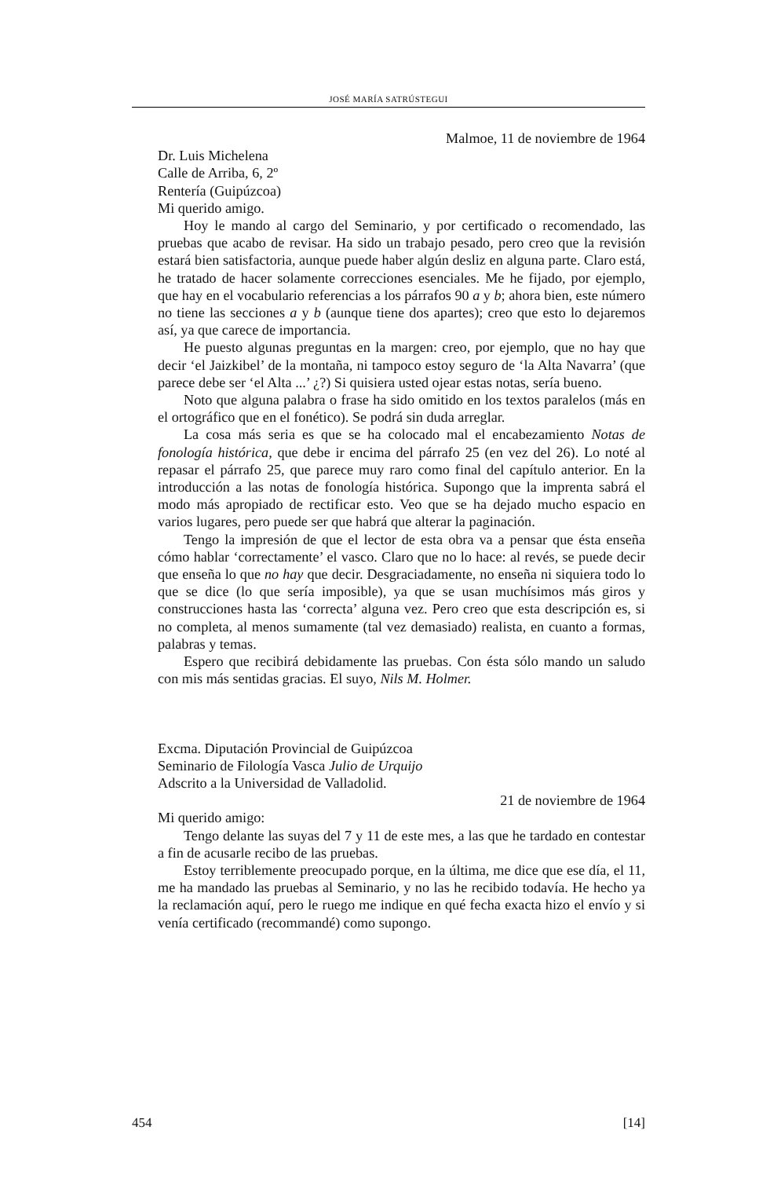JOSÉ MARÍA SATRÚSTEGUI
Malmoe, 11 de noviembre de 1964
Dr. Luis Michelena
Calle de Arriba, 6, 2º
Rentería (Guipúzcoa)
Mi querido amigo.
Hoy le mando al cargo del Seminario, y por certificado o recomendado, las pruebas que acabo de revisar. Ha sido un trabajo pesado, pero creo que la revisión estará bien satisfactoria, aunque puede haber algún desliz en alguna parte. Claro está, he tratado de hacer solamente correcciones esenciales. Me he fijado, por ejemplo, que hay en el vocabulario referencias a los párrafos 90 a y b; ahora bien, este número no tiene las secciones a y b (aunque tiene dos apartes); creo que esto lo dejaremos así, ya que carece de importancia.
He puesto algunas preguntas en la margen: creo, por ejemplo, que no hay que decir ‘el Jaizkibel’ de la montaña, ni tampoco estoy seguro de ‘la Alta Navarra’ (que parece debe ser ‘el Alta ...’ ¿?) Si quisiera usted ojear estas notas, sería bueno.
Noto que alguna palabra o frase ha sido omitido en los textos paralelos (más en el ortográfico que en el fonético). Se podrá sin duda arreglar.
La cosa más seria es que se ha colocado mal el encabezamiento Notas de fonología histórica, que debe ir encima del párrafo 25 (en vez del 26). Lo noté al repasar el párrafo 25, que parece muy raro como final del capítulo anterior. En la introducción a las notas de fonología histórica. Supongo que la imprenta sabrá el modo más apropiado de rectificar esto. Veo que se ha dejado mucho espacio en varios lugares, pero puede ser que habrá que alterar la paginación.
Tengo la impresión de que el lector de esta obra va a pensar que ésta enseña cómo hablar ‘correctamente’ el vasco. Claro que no lo hace: al revés, se puede decir que enseña lo que no hay que decir. Desgraciadamente, no enseña ni siquiera todo lo que se dice (lo que sería imposible), ya que se usan muchísimos más giros y construcciones hasta las ‘correcta’ alguna vez. Pero creo que esta descripción es, si no completa, al menos sumamente (tal vez demasiado) realista, en cuanto a formas, palabras y temas.
Espero que recibirá debidamente las pruebas. Con ésta sólo mando un saludo con mis más sentidas gracias. El suyo, Nils M. Holmer.
Excma. Diputación Provincial de Guipúzcoa
Seminario de Filología Vasca Julio de Urquijo
Adscrito a la Universidad de Valladolid.
21 de noviembre de 1964
Mi querido amigo:
Tengo delante las suyas del 7 y 11 de este mes, a las que he tardado en contestar a fin de acusarle recibo de las pruebas.
Estoy terriblemente preocupado porque, en la última, me dice que ese día, el 11, me ha mandado las pruebas al Seminario, y no las he recibido todavía. He hecho ya la reclamación aquí, pero le ruego me indique en qué fecha exacta hizo el envío y si venía certificado (recommandé) como supongo.
454 [14]